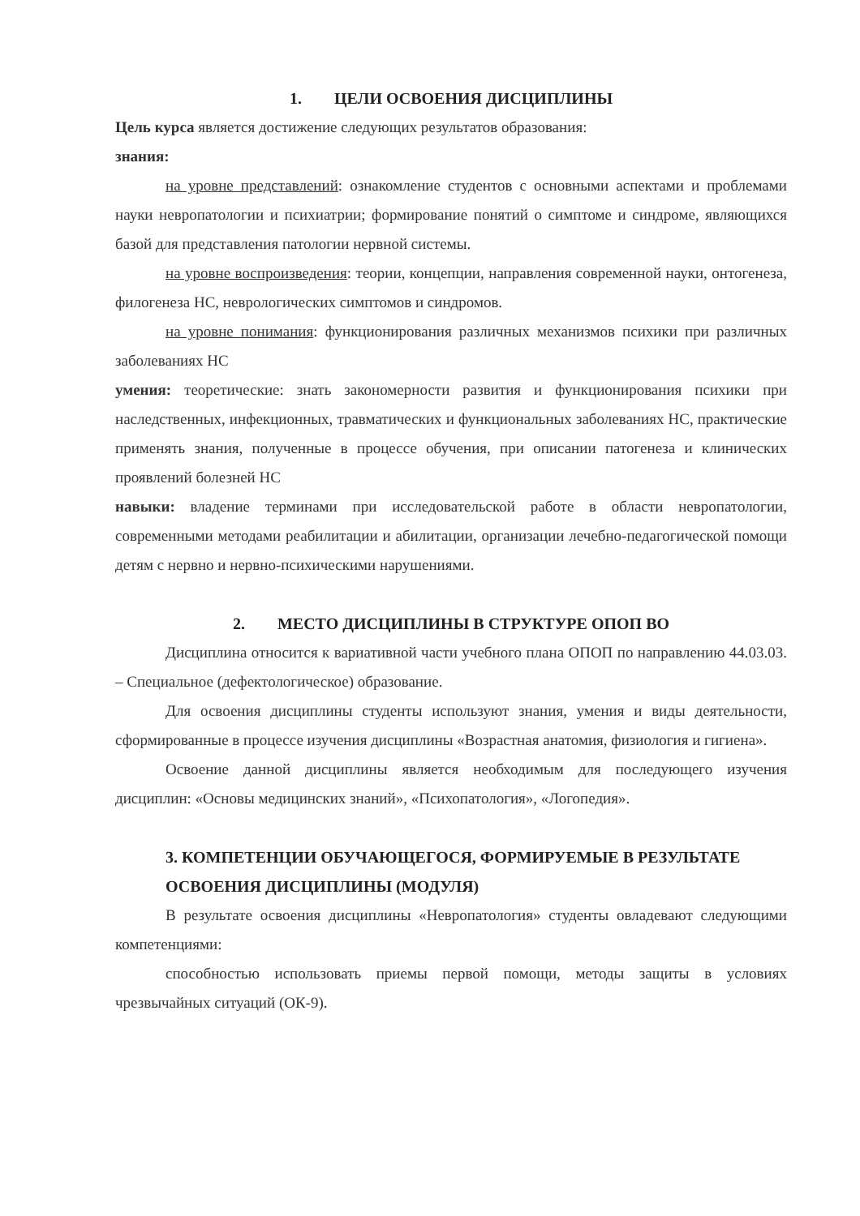1. ЦЕЛИ ОСВОЕНИЯ ДИСЦИПЛИНЫ
Цель курса является достижение следующих результатов образования:
знания:
на уровне представлений: ознакомление студентов с основными аспектами и проблемами науки невропатологии и психиатрии; формирование понятий о симптоме и синдроме, являющихся базой для представления патологии нервной системы.
на уровне воспроизведения: теории, концепции, направления современной науки, онтогенеза, филогенеза НС, неврологических симптомов и синдромов.
на уровне понимания: функционирования различных механизмов психики при различных заболеваниях НС
умения: теоретические: знать закономерности развития и функционирования психики при наследственных, инфекционных, травматических и функциональных заболеваниях НС, практические применять знания, полученные в процессе обучения, при описании патогенеза и клинических проявлений болезней НС
навыки: владение терминами при исследовательской работе в области невропатологии, современными методами реабилитации и абилитации, организации лечебно-педагогической помощи детям с нервно и нервно-психическими нарушениями.
2. МЕСТО ДИСЦИПЛИНЫ В СТРУКТУРЕ ОПОП ВО
Дисциплина относится к вариативной части учебного плана ОПОП по направлению 44.03.03. – Специальное (дефектологическое) образование.
Для освоения дисциплины студенты используют знания, умения и виды деятельности, сформированные в процессе изучения дисциплины «Возрастная анатомия, физиология и гигиена».
Освоение данной дисциплины является необходимым для последующего изучения дисциплин: «Основы медицинских знаний», «Психопатология», «Логопедия».
3. КОМПЕТЕНЦИИ ОБУЧАЮЩЕГОСЯ, ФОРМИРУЕМЫЕ В РЕЗУЛЬТАТЕ ОСВОЕНИЯ ДИСЦИПЛИНЫ (МОДУЛЯ)
В результате освоения дисциплины «Невропатология» студенты овладевают следующими компетенциями:
способностью использовать приемы первой помощи, методы защиты в условиях чрезвычайных ситуаций (ОК-9).